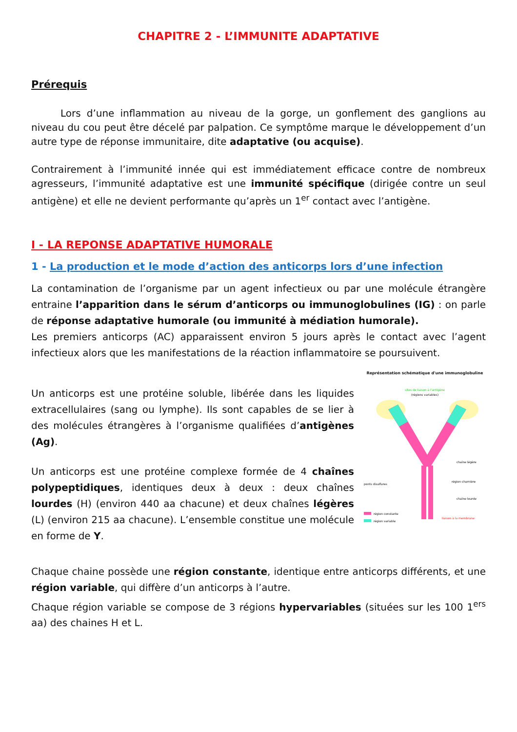CHAPITRE 2 - L’IMMUNITE ADAPTATIVE
Prérequis
   Lors d’une inflammation au niveau de la gorge, un gonflement des ganglions au niveau du cou peut être décelé par palpation. Ce symptôme marque le développement d’un autre type de réponse immunitaire, dite adaptative (ou acquise).
Contrairement à l’immunité innée qui est immédiatement efficace contre de nombreux agresseurs, l’immunité adaptative est une immunité spécifique (dirigée contre un seul antigène) et elle ne devient performante qu’après un 1<sup>er</sup> contact avec l’antigène.
I - LA REPONSE ADAPTATIVE HUMORALE
1 - La production et le mode d’action des anticorps lors d’une infection
La contamination de l’organisme par un agent infectieux ou par une molécule étrangère entraine l’apparition dans le sérum d’anticorps ou immunoglobulines (IG) : on parle de réponse adaptative humorale (ou immunité à médiation humorale).
Les premiers anticorps (AC) apparaissent environ 5 jours après le contact avec l’agent infectieux alors que les manifestations de la réaction inflammatoire se poursuivent.
Un anticorps est une protéine soluble, libérée dans les liquides extracellulaires (sang ou lymphe). Ils sont capables de se lier à des molécules étrangères à l’organisme qualifiées d’antigènes (Ag).
Un anticorps est une protéine complexe formée de 4 chaînes polypeptidiques, identiques deux à deux : deux chaînes lourdes (H) (environ 440 aa chacune) et deux chaînes légères (L) (environ 215 aa chacune). L’ensemble constitue une molécule en forme de Y.
Représentation schématique d'une immunoglobuline
sites de liaison à l'antigène
(régions variables)
chaîne légère
région charnière
chaîne lourde
ponts disulfures
région constante
région variable
liaison à la membrane
Chaque chaine possède une région constante, identique entre anticorps différents, et une région variable, qui diffère d’un anticorps à l’autre.
Chaque région variable se compose de 3 régions hypervariables (situées sur les 100 1<sup>ers</sup> aa) des chaines H et L.